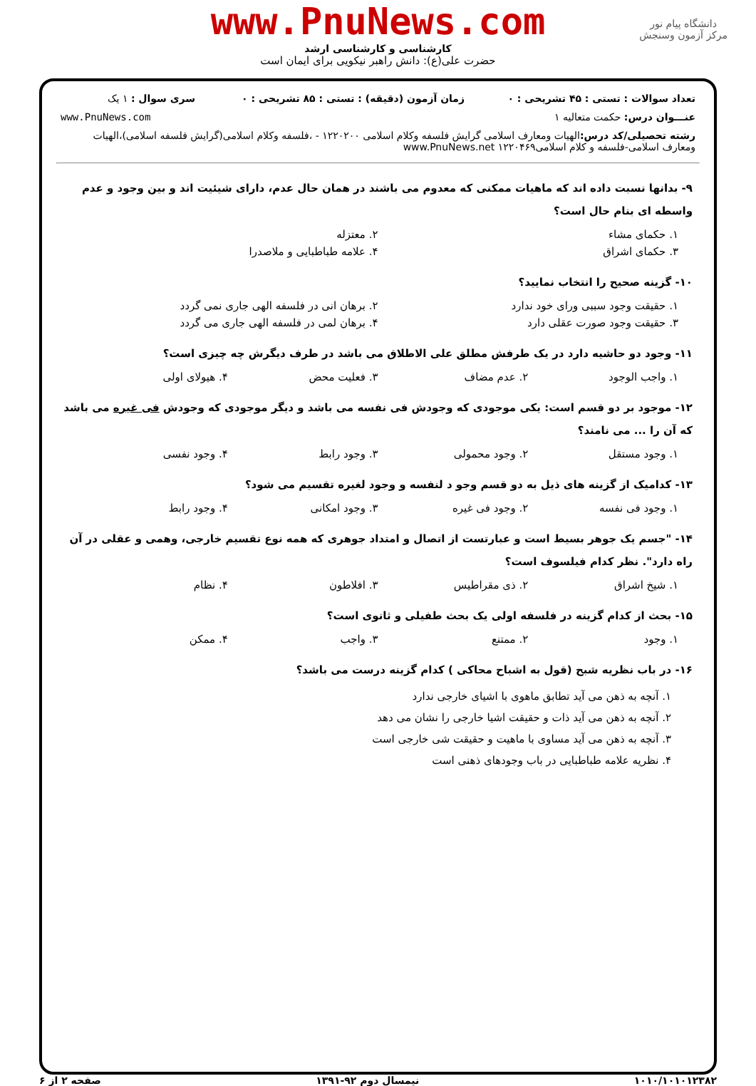www.PnuNews.com
کارشناسی و کارشناسی ارشد
حضرت علی(ع): دانش راهبر نیکویی برای ایمان است
دانشگاه پیام نور
مرکز آزمون وسنجش
| تعداد سوالات : تستی : ۴۵ تشریحی : ۰ | زمان آزمون (دقیقه) : تستی : ۸۵ تشریحی : ۰ | سری سوال : ۱ یک |
| عنـــوان درس: حکمت متعالیه ۱ | | www.PnuNews.com |
| رشته تحصیلی/کد درس: الهیات ومعارف اسلامی گرایش فلسفه وکلام اسلامی ۱۲۲۰۲۰۰ - ،فلسفه وکلام اسلامی(گرایش فلسفه اسلامی)،الهیات ومعارف اسلامی-فلسفه و کلام اسلامی۱۲۲۰۴۶۹ www.PnuNews.net | | |
۹- بدانها نسبت داده اند که ماهیات ممکنی که معدوم می باشند در همان حال عدم، دارای شیئیت اند و بین وجود و عدم واسطه ای بنام حال است؟
۱. حکمای مشاء ۲. معتزله
۳. حکمای اشراق ۴. علامه طباطبایی و ملاصدرا
۱۰- گزینه صحیح را انتخاب نمایید؟
۱. حقیقت وجود سببی ورای خود ندارد ۲. برهان انی در فلسفه الهی جاری نمی گردد
۳. حقیقت وجود صورت عقلی دارد ۴. برهان لمی در فلسفه الهی جاری می گردد
۱۱- وجود دو حاشیه دارد در یک طرفش مطلق علی الاطلاق می باشد در طرف دیگرش چه چیزی است؟
۱. واجب الوجود ۲. عدم مضاف ۳. فعلیت محض ۴. هیولای اولی
۱۲- موجود بر دو قسم است: یکی موجودی که وجودش فی نفسه می باشد و دیگر موجودی که وجودش فی غیره می باشد که آن را ... می نامند؟
۱. وجود مستقل ۲. وجود محمولی ۳. وجود رابط ۴. وجود نفسی
۱۳- کدامیک از گزینه های ذیل به دو قسم وجو د لنفسه و وجود لغیره تقسیم می شود؟
۱. وجود فی نفسه ۲. وجود فی غیره ۳. وجود امکانی ۴. وجود رابط
۱۴- "جسم یک جوهر بسیط است و عبارتست از اتصال و امتداد جوهری که همه نوع تقسیم خارجی، وهمی و عقلی در آن راه دارد". نظر کدام فیلسوف است؟
۱. شیخ اشراق ۲. ذی مقراطیس ۳. افلاطون ۴. نظام
۱۵- بحث از کدام گزینه در فلسفه اولی یک بحث طفیلی و ثانوی است؟
۱. وجود ۲. ممتنع ۳. واجب ۴. ممکن
۱۶- در باب نظریه شبح (قول به اشباح محاکی ) کدام گزینه درست می باشد؟
۱. آنچه به ذهن می آید تطابق ماهوی با اشیای خارجی ندارد
۲. آنچه به ذهن می آید ذات و حقیقت اشیا خارجی را نشان می دهد
۳. آنچه به ذهن می آید مساوی با ماهیت و حقیقت شی خارجی است
۴. نظریه علامه طباطبایی در باب وجودهای ذهنی است
۱۰۱۰/۱۰۱۰۱۲۳۸۲ نیمسال دوم ۹۲-۱۳۹۱ صفحه ۲ از ۶